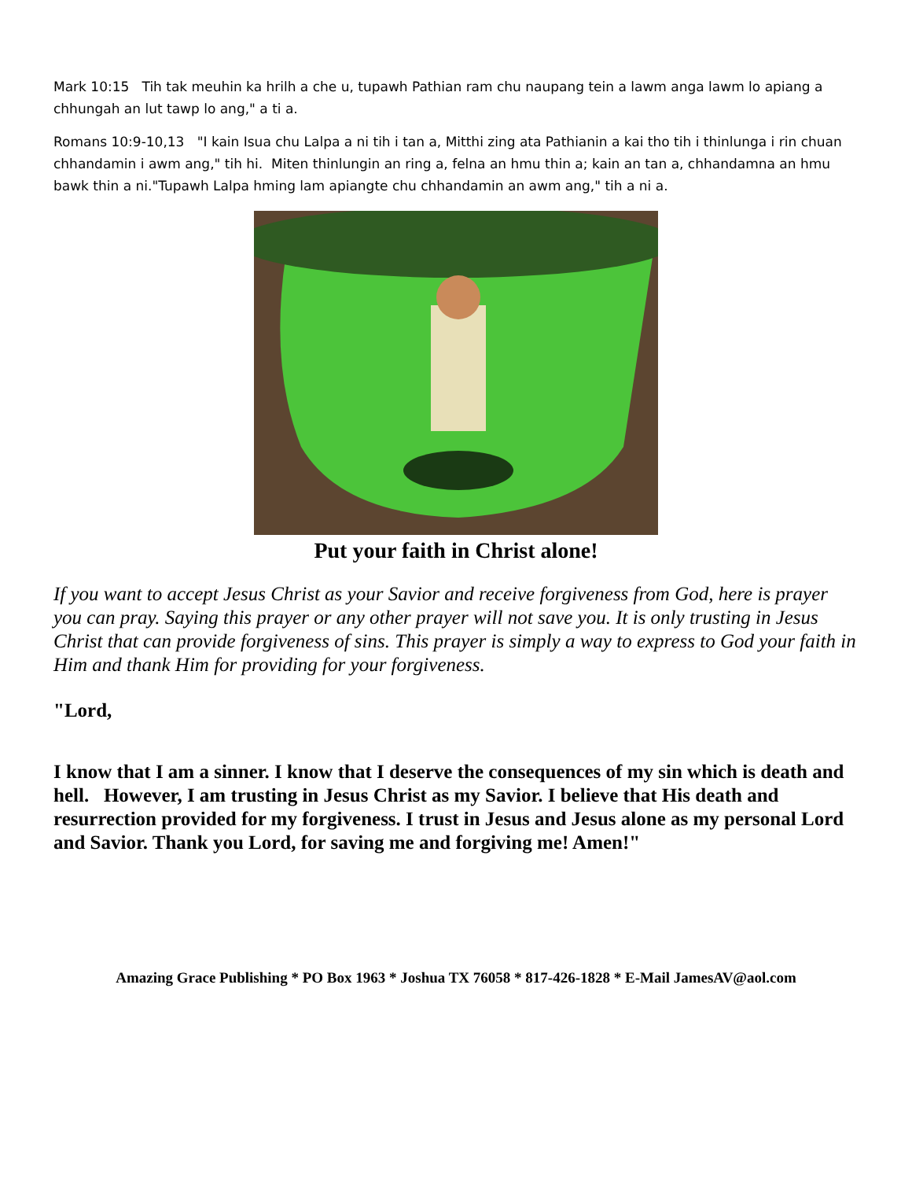Mark 10:15 Tih tak meuhin ka hrilh a che u, tupawh Pathian ram chu naupang tein a lawm anga lawm lo apiang a chhungah an lut tawp lo ang," a ti a.
Romans 10:9-10,13 "I kain Isua chu Lalpa a ni tih i tan a, Mitthi zing ata Pathianin a kai tho tih i thinlunga i rin chuan chhandamin i awm ang," tih hi. Miten thinlungin an ring a, felna an hmu thin a; kain an tan a, chhandamna an hmu bawk thin a ni."Tupawh Lalpa hming lam apiangte chu chhandamin an awm ang," tih a ni a.
Put your faith in Christ alone!
If you want to accept Jesus Christ as your Savior and receive forgiveness from God, here is prayer you can pray. Saying this prayer or any other prayer will not save you. It is only trusting in Jesus Christ that can provide forgiveness of sins. This prayer is simply a way to express to God your faith in Him and thank Him for providing for your forgiveness.
"Lord,
I know that I am a sinner. I know that I deserve the consequences of my sin which is death and hell. However, I am trusting in Jesus Christ as my Savior. I believe that His death and resurrection provided for my forgiveness. I trust in Jesus and Jesus alone as my personal Lord and Savior. Thank you Lord, for saving me and forgiving me! Amen!"
Amazing Grace Publishing * PO Box 1963 * Joshua TX 76058 * 817-426-1828 * E-Mail JamesAV@aol.com